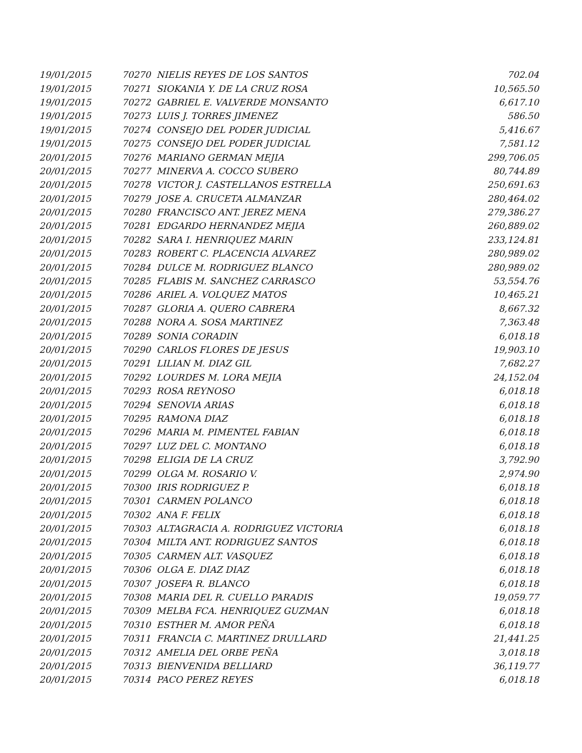| 19/01/2015 | 70270 NIELIS REYES DE LOS SANTOS | 702.04 |
| 19/01/2015 | 70271 SIOKANIA Y. DE LA CRUZ ROSA | 10,565.50 |
| 19/01/2015 | 70272 GABRIEL E. VALVERDE MONSANTO | 6,617.10 |
| 19/01/2015 | 70273 LUIS J. TORRES JIMENEZ | 586.50 |
| 19/01/2015 | 70274 CONSEJO DEL PODER JUDICIAL | 5,416.67 |
| 19/01/2015 | 70275 CONSEJO DEL PODER JUDICIAL | 7,581.12 |
| 20/01/2015 | 70276 MARIANO GERMAN MEJIA | 299,706.05 |
| 20/01/2015 | 70277 MINERVA A. COCCO SUBERO | 80,744.89 |
| 20/01/2015 | 70278 VICTOR J. CASTELLANOS ESTRELLA | 250,691.63 |
| 20/01/2015 | 70279 JOSE A. CRUCETA ALMANZAR | 280,464.02 |
| 20/01/2015 | 70280 FRANCISCO ANT. JEREZ MENA | 279,386.27 |
| 20/01/2015 | 70281 EDGARDO HERNANDEZ MEJIA | 260,889.02 |
| 20/01/2015 | 70282 SARA I. HENRIQUEZ MARIN | 233,124.81 |
| 20/01/2015 | 70283 ROBERT C. PLACENCIA ALVAREZ | 280,989.02 |
| 20/01/2015 | 70284 DULCE M. RODRIGUEZ BLANCO | 280,989.02 |
| 20/01/2015 | 70285 FLABIS M. SANCHEZ CARRASCO | 53,554.76 |
| 20/01/2015 | 70286 ARIEL A. VOLQUEZ MATOS | 10,465.21 |
| 20/01/2015 | 70287 GLORIA A. QUERO CABRERA | 8,667.32 |
| 20/01/2015 | 70288 NORA A. SOSA MARTINEZ | 7,363.48 |
| 20/01/2015 | 70289 SONIA CORADIN | 6,018.18 |
| 20/01/2015 | 70290 CARLOS FLORES DE JESUS | 19,903.10 |
| 20/01/2015 | 70291 LILIAN M. DIAZ GIL | 7,682.27 |
| 20/01/2015 | 70292 LOURDES M. LORA MEJIA | 24,152.04 |
| 20/01/2015 | 70293 ROSA REYNOSO | 6,018.18 |
| 20/01/2015 | 70294 SENOVIA ARIAS | 6,018.18 |
| 20/01/2015 | 70295 RAMONA DIAZ | 6,018.18 |
| 20/01/2015 | 70296 MARIA M. PIMENTEL FABIAN | 6,018.18 |
| 20/01/2015 | 70297 LUZ DEL C. MONTANO | 6,018.18 |
| 20/01/2015 | 70298 ELIGIA DE LA CRUZ | 3,792.90 |
| 20/01/2015 | 70299 OLGA M. ROSARIO V. | 2,974.90 |
| 20/01/2015 | 70300 IRIS RODRIGUEZ P. | 6,018.18 |
| 20/01/2015 | 70301 CARMEN POLANCO | 6,018.18 |
| 20/01/2015 | 70302 ANA F. FELIX | 6,018.18 |
| 20/01/2015 | 70303 ALTAGRACIA A. RODRIGUEZ VICTORIA | 6,018.18 |
| 20/01/2015 | 70304 MILTA ANT. RODRIGUEZ SANTOS | 6,018.18 |
| 20/01/2015 | 70305 CARMEN ALT. VASQUEZ | 6,018.18 |
| 20/01/2015 | 70306 OLGA E. DIAZ DIAZ | 6,018.18 |
| 20/01/2015 | 70307 JOSEFA R. BLANCO | 6,018.18 |
| 20/01/2015 | 70308 MARIA DEL R. CUELLO PARADIS | 19,059.77 |
| 20/01/2015 | 70309 MELBA FCA. HENRIQUEZ GUZMAN | 6,018.18 |
| 20/01/2015 | 70310 ESTHER M. AMOR PEÑA | 6,018.18 |
| 20/01/2015 | 70311 FRANCIA C. MARTINEZ DRULLARD | 21,441.25 |
| 20/01/2015 | 70312 AMELIA DEL ORBE PEÑA | 3,018.18 |
| 20/01/2015 | 70313 BIENVENIDA BELLIARD | 36,119.77 |
| 20/01/2015 | 70314 PACO PEREZ REYES | 6,018.18 |